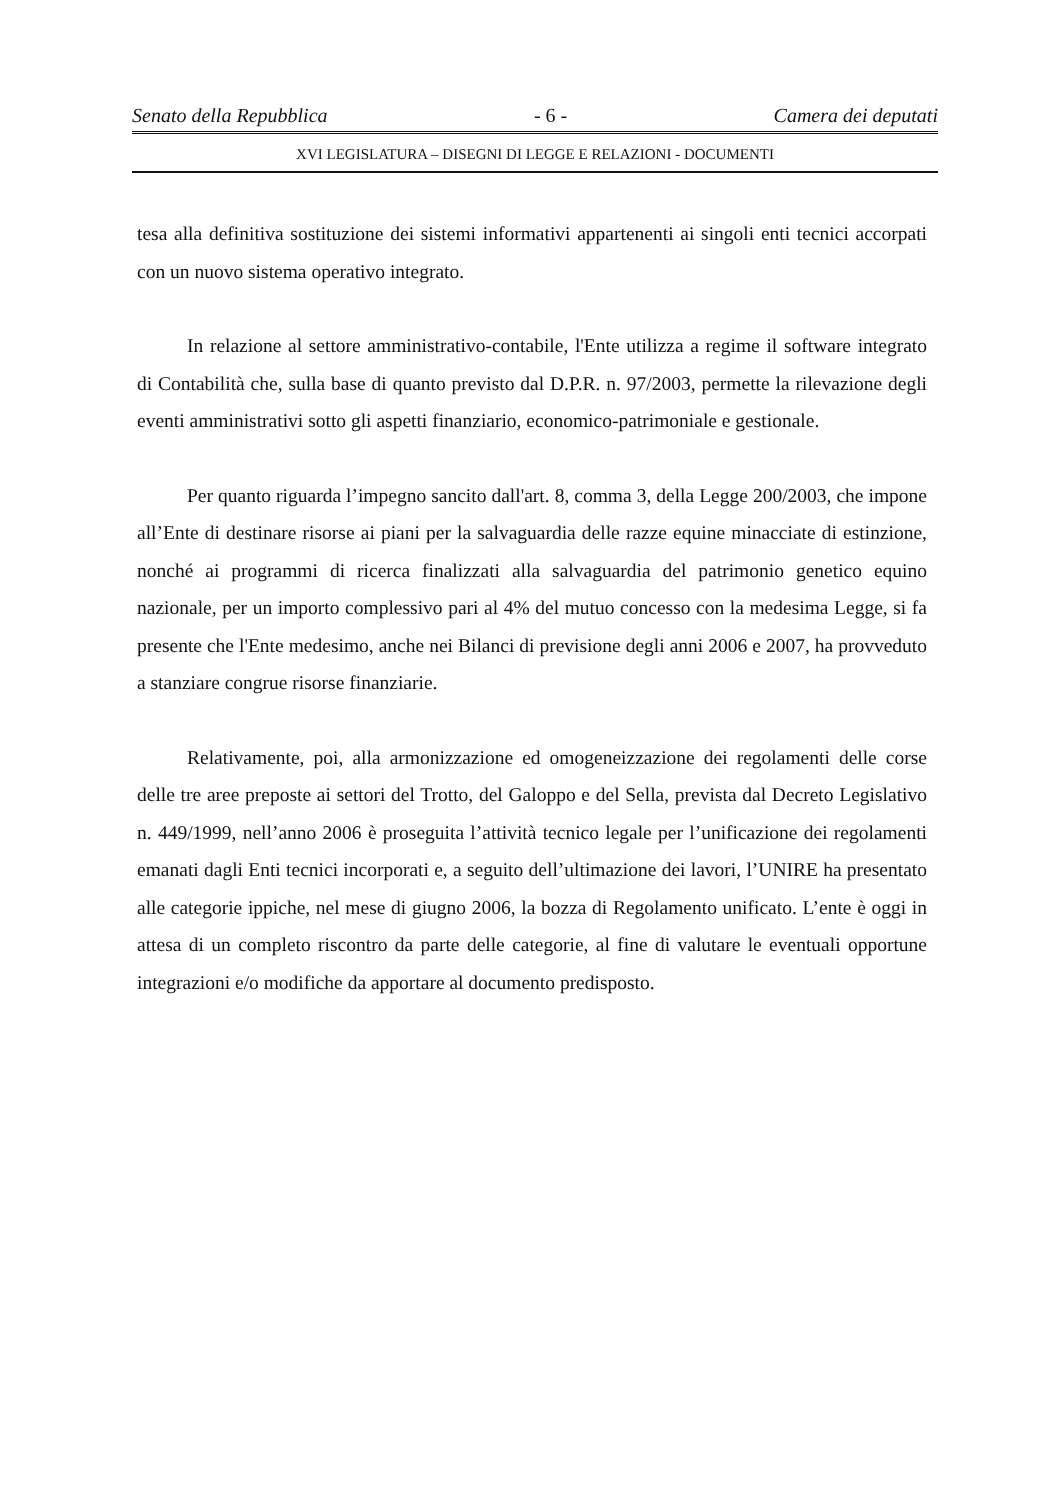Senato della Repubblica - 6 - Camera dei deputati
XVI LEGISLATURA – DISEGNI DI LEGGE E RELAZIONI - DOCUMENTI
tesa alla definitiva sostituzione dei sistemi informativi appartenenti ai singoli enti tecnici accorpati con un nuovo sistema operativo integrato.
In relazione al settore amministrativo-contabile, l'Ente utilizza a regime il software integrato di Contabilità che, sulla base di quanto previsto dal D.P.R. n. 97/2003, permette la rilevazione degli eventi amministrativi sotto gli aspetti finanziario, economico-patrimoniale e gestionale.
Per quanto riguarda l’impegno sancito dall'art. 8, comma 3, della Legge 200/2003, che impone all’Ente di destinare risorse ai piani per la salvaguardia delle razze equine minacciate di estinzione, nonché ai programmi di ricerca finalizzati alla salvaguardia del patrimonio genetico equino nazionale, per un importo complessivo pari al 4% del mutuo concesso con la medesima Legge, si fa presente che l'Ente medesimo, anche nei Bilanci di previsione degli anni 2006 e 2007, ha provveduto a stanziare congrue risorse finanziarie.
Relativamente, poi, alla armonizzazione ed omogeneizzazione dei regolamenti delle corse delle tre aree preposte ai settori del Trotto, del Galoppo e del Sella, prevista dal Decreto Legislativo n. 449/1999, nell’anno 2006 è proseguita l’attività tecnico legale per l’unificazione dei regolamenti emanati dagli Enti tecnici incorporati e, a seguito dell’ultimazione dei lavori, l’UNIRE ha presentato alle categorie ippiche, nel mese di giugno 2006, la bozza di Regolamento unificato. L’ente è oggi in attesa di un completo riscontro da parte delle categorie, al fine di valutare le eventuali opportune integrazioni e/o modifiche da apportare al documento predisposto.